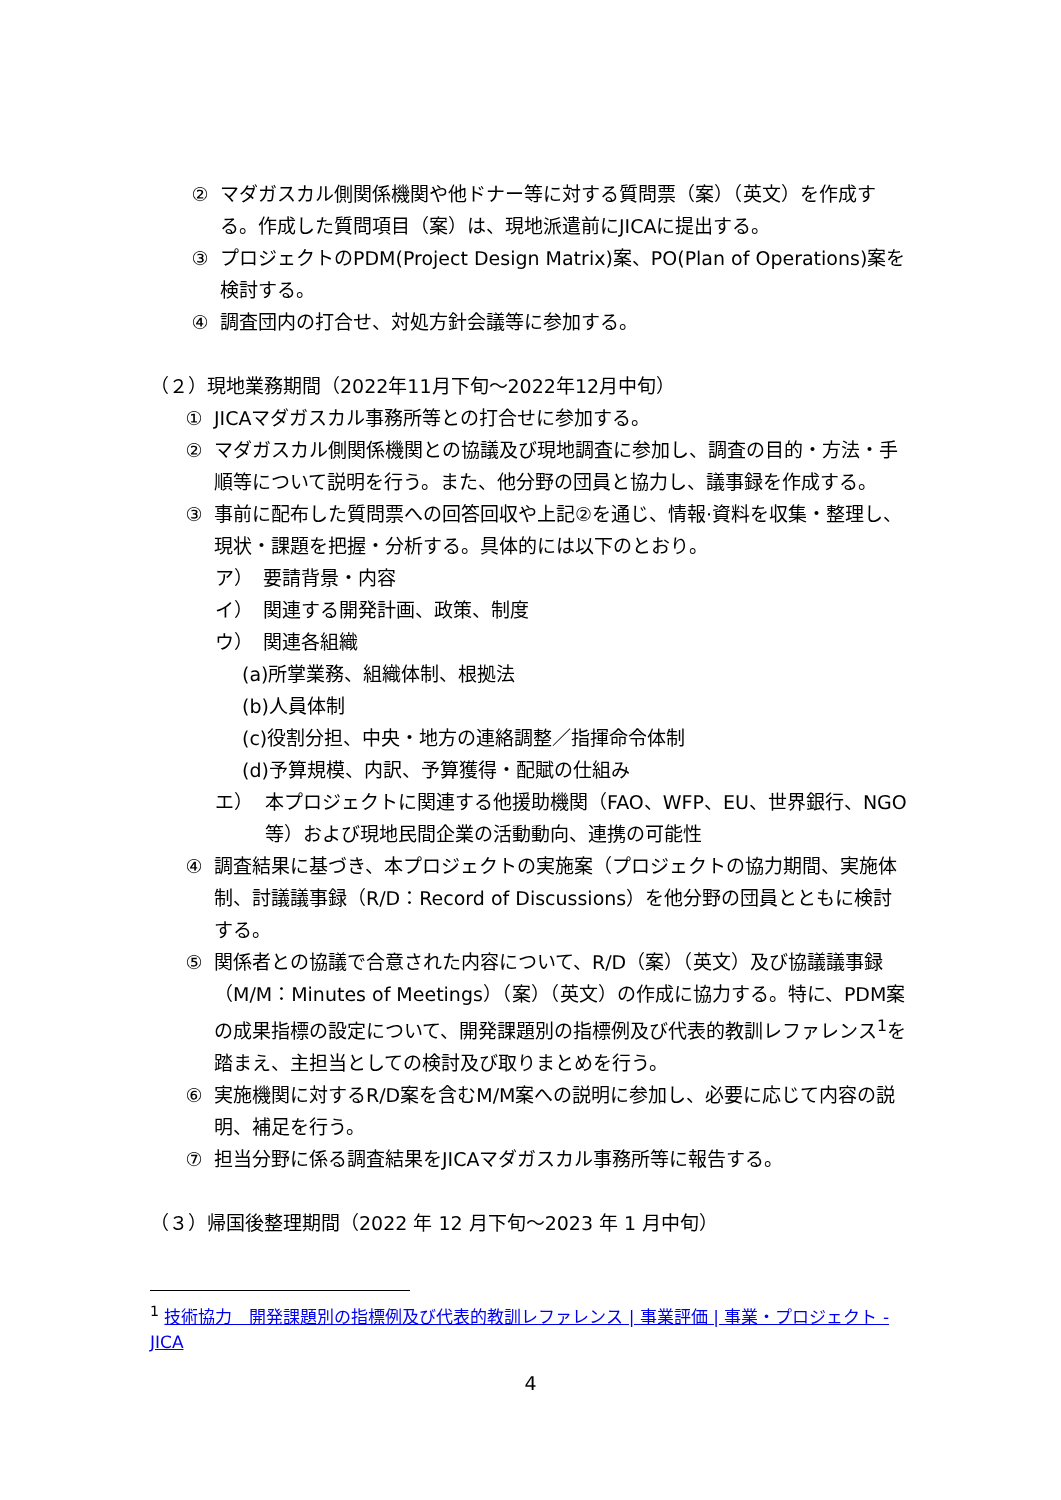② マダガスカル側関係機関や他ドナー等に対する質問票（案）（英文）を作成する。作成した質問項目（案）は、現地派遣前にJICAに提出する。
③ プロジェクトのPDM(Project Design Matrix)案、PO(Plan of Operations)案を検討する。
④ 調査団内の打合せ、対処方針会議等に参加する。
（２）現地業務期間（2022年11月下旬～2022年12月中旬）
① JICAマダガスカル事務所等との打合せに参加する。
② マダガスカル側関係機関との協議及び現地調査に参加し、調査の目的・方法・手順等について説明を行う。また、他分野の団員と協力し、議事録を作成する。
③ 事前に配布した質問票への回答回収や上記②を通じ、情報·資料を収集・整理し、現状・課題を把握・分析する。具体的には以下のとおり。
ア）　要請背景・内容
イ）　関連する開発計画、政策、制度
ウ）　関連各組織
(a)所掌業務、組織体制、根拠法
(b)人員体制
(c)役割分担、中央・地方の連絡調整／指揮命令体制
(d)予算規模、内訳、予算獲得・配賦の仕組み
エ） 本プロジェクトに関連する他援助機関（FAO、WFP、EU、世界銀行、NGO等）および現地民間企業の活動動向、連携の可能性
④ 調査結果に基づき、本プロジェクトの実施案（プロジェクトの協力期間、実施体制、討議議事録（R/D：Record of Discussions）を他分野の団員とともに検討する。
⑤ 関係者との協議で合意された内容について、R/D（案）（英文）及び協議議事録（M/M：Minutes of Meetings）（案）（英文）の作成に協力する。特に、PDM案の成果指標の設定について、開発課題別の指標例及び代表的教訓レファレンス<sup>1</sup>を踏まえ、主担当としての検討及び取りまとめを行う。
⑥ 実施機関に対するR/D案を含むM/M案への説明に参加し、必要に応じて内容の説明、補足を行う。
⑦ 担当分野に係る調査結果をJICAマダガスカル事務所等に報告する。
（３）帰国後整理期間（2022 年 12 月下旬～2023 年 1 月中旬）
<sup>1</sup> 技術協力　開発課題別の指標例及び代表的教訓レファレンス | 事業評価 | 事業・プロジェクト - JICA
4